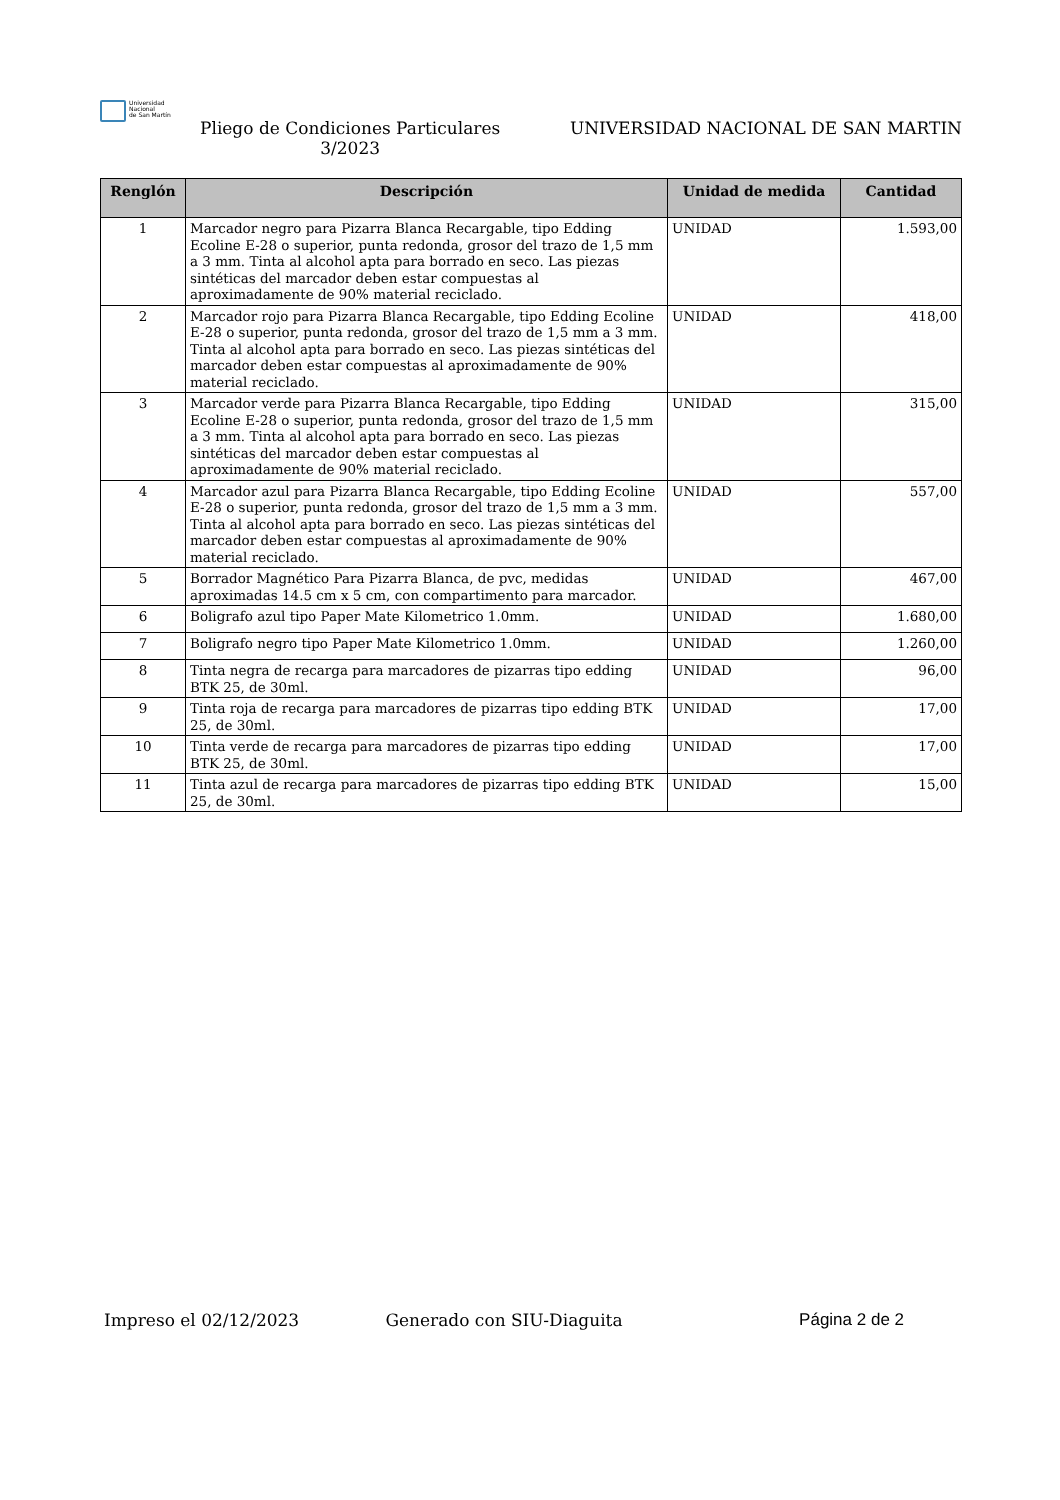Universidad
Nacional
de San Martín
Pliego de Condiciones Particulares
3/2023
UNIVERSIDAD NACIONAL DE SAN MARTIN
| Renglón | Descripción | Unidad de medida | Cantidad |
| --- | --- | --- | --- |
| 1 | Marcador negro para Pizarra Blanca Recargable, tipo Edding Ecoline E-28 o superior, punta redonda, grosor del trazo de 1,5 mm a 3 mm. Tinta al alcohol apta para borrado en seco. Las piezas sintéticas del marcador deben estar compuestas al aproximadamente de 90% material reciclado. | UNIDAD | 1.593,00 |
| 2 | Marcador rojo para Pizarra Blanca Recargable, tipo Edding Ecoline E-28 o superior, punta redonda, grosor del trazo de 1,5 mm a 3 mm. Tinta al alcohol apta para borrado en seco. Las piezas sintéticas del marcador deben estar compuestas al aproximadamente de 90% material reciclado. | UNIDAD | 418,00 |
| 3 | Marcador verde para Pizarra Blanca Recargable, tipo Edding Ecoline E-28 o superior, punta redonda, grosor del trazo de 1,5 mm a 3 mm. Tinta al alcohol apta para borrado en seco. Las piezas sintéticas del marcador deben estar compuestas al aproximadamente de 90% material reciclado. | UNIDAD | 315,00 |
| 4 | Marcador azul para Pizarra Blanca Recargable, tipo Edding Ecoline E-28 o superior, punta redonda, grosor del trazo de 1,5 mm a 3 mm. Tinta al alcohol apta para borrado en seco. Las piezas sintéticas del marcador deben estar compuestas al aproximadamente de 90% material reciclado. | UNIDAD | 557,00 |
| 5 | Borrador Magnético Para Pizarra Blanca, de pvc, medidas aproximadas 14.5 cm x 5 cm, con compartimento para marcador. | UNIDAD | 467,00 |
| 6 | Boligrafo azul tipo Paper Mate Kilometrico 1.0mm. | UNIDAD | 1.680,00 |
| 7 | Boligrafo negro tipo Paper Mate Kilometrico 1.0mm. | UNIDAD | 1.260,00 |
| 8 | Tinta negra de recarga para marcadores de pizarras tipo edding BTK 25, de 30ml. | UNIDAD | 96,00 |
| 9 | Tinta roja de recarga para marcadores de pizarras tipo edding BTK 25, de 30ml. | UNIDAD | 17,00 |
| 10 | Tinta verde de recarga para marcadores de pizarras tipo edding BTK 25, de 30ml. | UNIDAD | 17,00 |
| 11 | Tinta azul de recarga para marcadores de pizarras tipo edding BTK 25, de 30ml. | UNIDAD | 15,00 |
Impreso el 02/12/2023 Generado con SIU-Diaguita Página 2 de 2